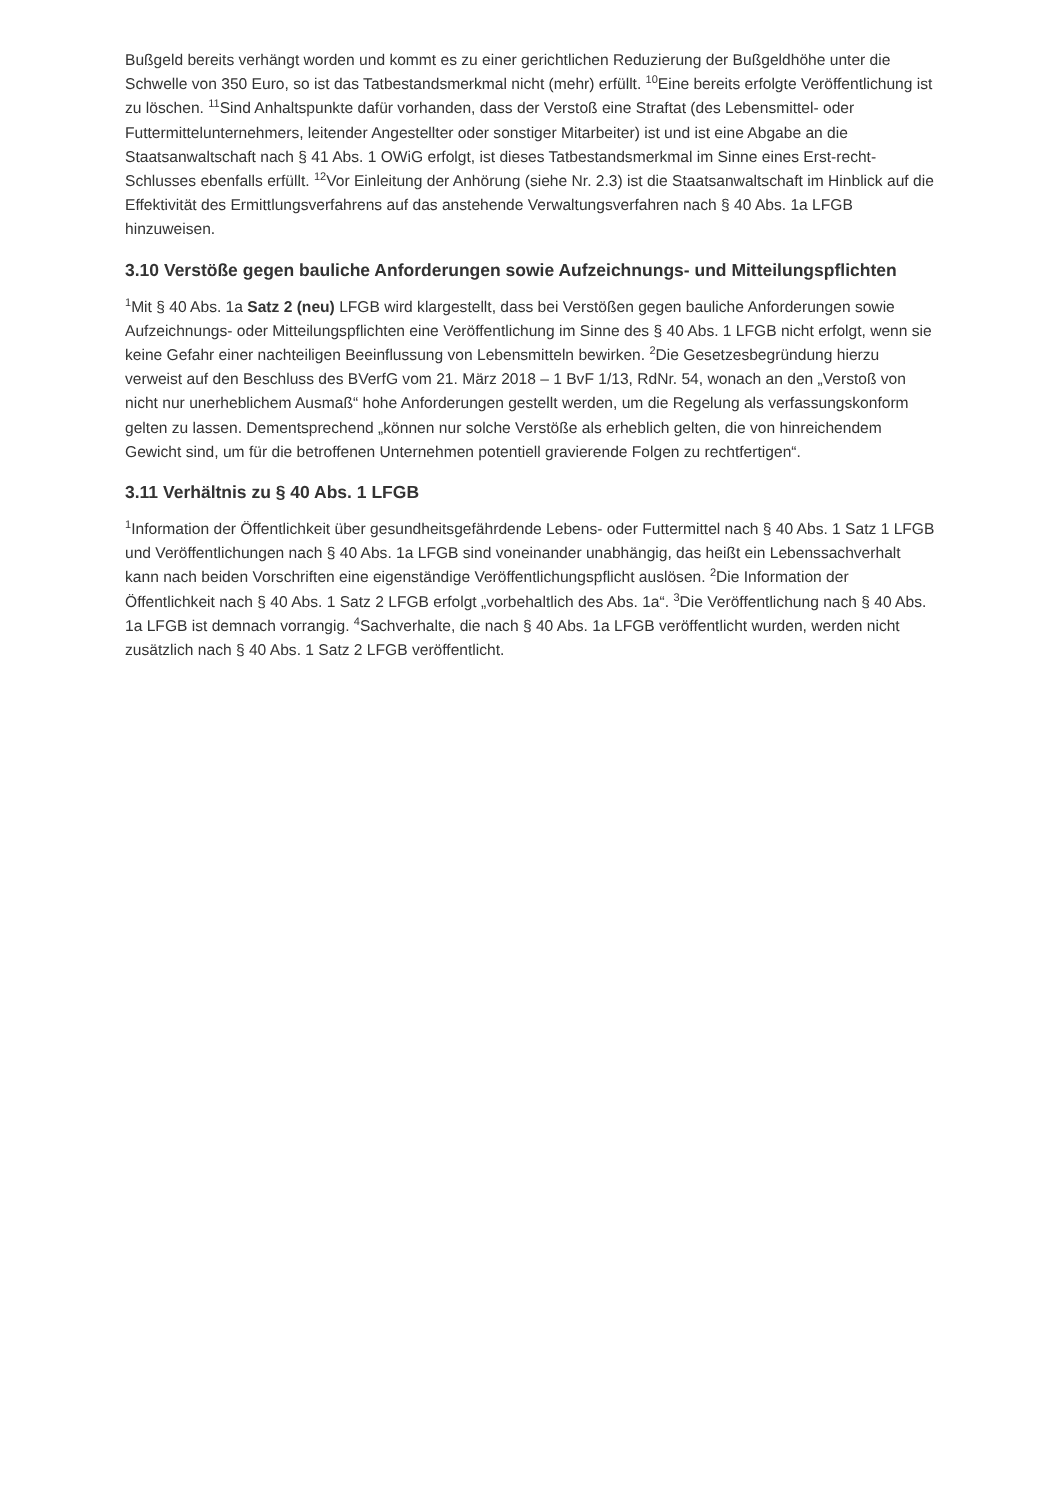Bußgeld bereits verhängt worden und kommt es zu einer gerichtlichen Reduzierung der Bußgeldhöhe unter die Schwelle von 350 Euro, so ist das Tatbestandsmerkmal nicht (mehr) erfüllt. <sup>10</sup>Eine bereits erfolgte Veröffentlichung ist zu löschen. <sup>11</sup>Sind Anhaltspunkte dafür vorhanden, dass der Verstoß eine Straftat (des Lebensmittel- oder Futtermittelunternehmers, leitender Angestellter oder sonstiger Mitarbeiter) ist und ist eine Abgabe an die Staatsanwaltschaft nach § 41 Abs. 1 OWiG erfolgt, ist dieses Tatbestandsmerkmal im Sinne eines Erst-recht-Schlusses ebenfalls erfüllt. <sup>12</sup>Vor Einleitung der Anhörung (siehe Nr. 2.3) ist die Staatsanwaltschaft im Hinblick auf die Effektivität des Ermittlungsverfahrens auf das anstehende Verwaltungsverfahren nach § 40 Abs. 1a LFGB hinzuweisen.
3.10 Verstöße gegen bauliche Anforderungen sowie Aufzeichnungs- und Mitteilungspflichten
<sup>1</sup> Mit § 40 Abs. 1a Satz 2 (neu) LFGB wird klargestellt, dass bei Verstößen gegen bauliche Anforderungen sowie Aufzeichnungs- oder Mitteilungspflichten eine Veröffentlichung im Sinne des § 40 Abs. 1 LFGB nicht erfolgt, wenn sie keine Gefahr einer nachteiligen Beeinflussung von Lebensmitteln bewirken. <sup>2</sup>Die Gesetzesbegründung hierzu verweist auf den Beschluss des BVerfG vom 21. März 2018 – 1 BvF 1/13, RdNr. 54, wonach an den „Verstoß von nicht nur unerheblichem Ausmaß“ hohe Anforderungen gestellt werden, um die Regelung als verfassungskonform gelten zu lassen. Dementsprechend „können nur solche Verstöße als erheblich gelten, die von hinreichendem Gewicht sind, um für die betroffenen Unternehmen potentiell gravierende Folgen zu rechtfertigen“.
3.11 Verhältnis zu § 40 Abs. 1 LFGB
<sup>1</sup> Information der Öffentlichkeit über gesundheitsgefährdende Lebens- oder Futtermittel nach § 40 Abs. 1 Satz 1 LFGB und Veröffentlichungen nach § 40 Abs. 1a LFGB sind voneinander unabhängig, das heißt ein Lebenssachverhalt kann nach beiden Vorschriften eine eigenständige Veröffentlichungspflicht auslösen. <sup>2</sup>Die Information der Öffentlichkeit nach § 40 Abs. 1 Satz 2 LFGB erfolgt „vorbehaltlich des Abs. 1a“. <sup>3</sup>Die Veröffentlichung nach § 40 Abs. 1a LFGB ist demnach vorrangig. <sup>4</sup>Sachverhalte, die nach § 40 Abs. 1a LFGB veröffentlicht wurden, werden nicht zusätzlich nach § 40 Abs. 1 Satz 2 LFGB veröffentlicht.